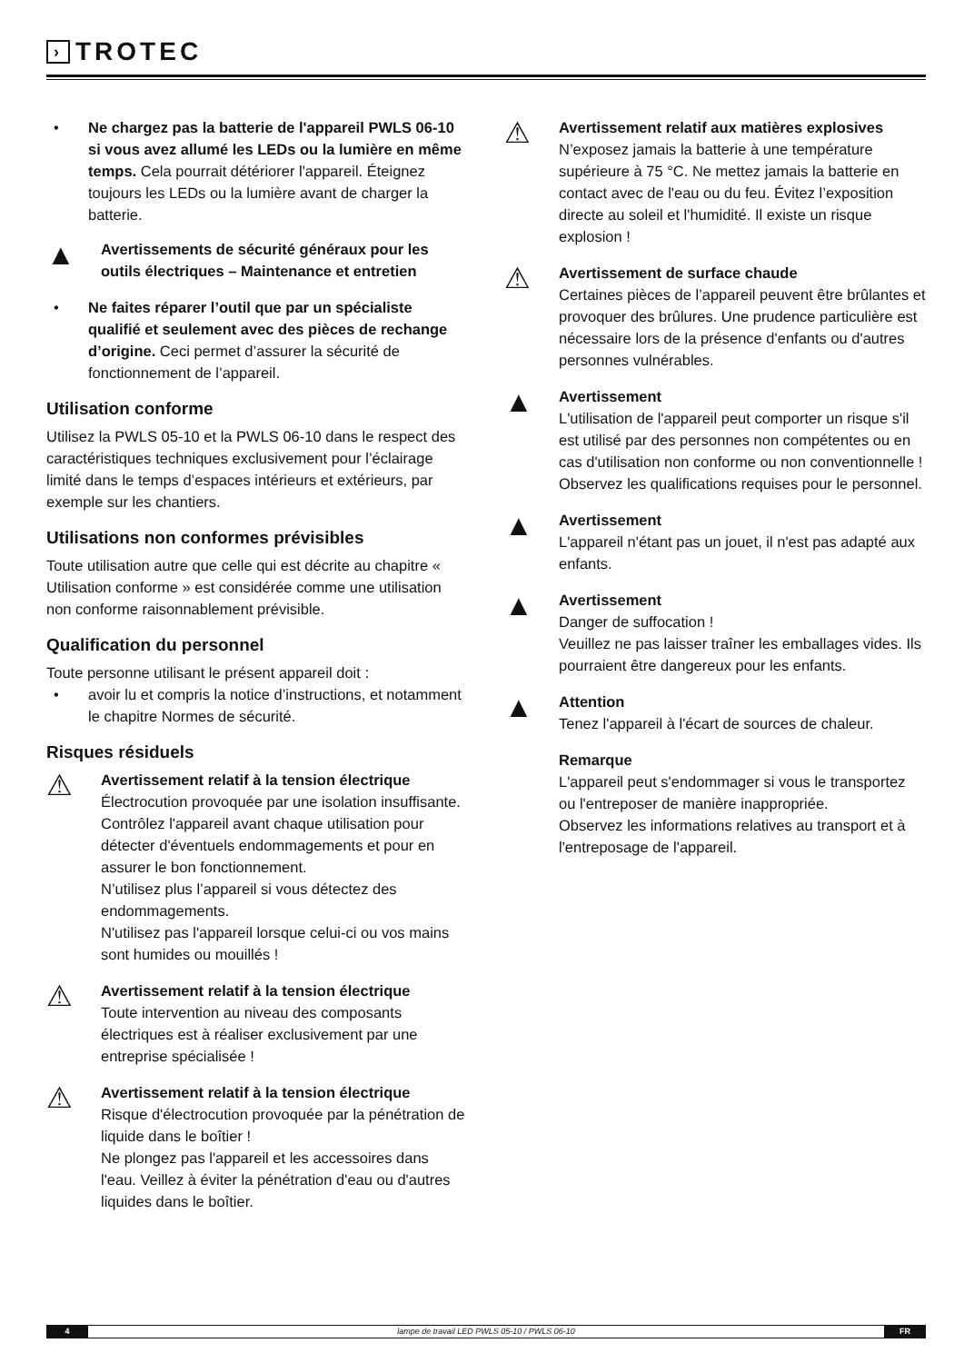› TROTEC
• Ne chargez pas la batterie de l'appareil PWLS 06-10 si vous avez allumé les LEDs ou la lumière en même temps. Cela pourrait détériorer l'appareil. Éteignez toujours les LEDs ou la lumière avant de charger la batterie.
▲ Avertissements de sécurité généraux pour les outils électriques – Maintenance et entretien
• Ne faites réparer l’outil que par un spécialiste qualifié et seulement avec des pièces de rechange d’origine. Ceci permet d’assurer la sécurité de fonctionnement de l’appareil.
Utilisation conforme
Utilisez la PWLS 05-10 et la PWLS 06-10 dans le respect des caractéristiques techniques exclusivement pour l’éclairage limité dans le temps d’espaces intérieurs et extérieurs, par exemple sur les chantiers.
Utilisations non conformes prévisibles
Toute utilisation autre que celle qui est décrite au chapitre « Utilisation conforme » est considérée comme une utilisation non conforme raisonnablement prévisible.
Qualification du personnel
Toute personne utilisant le présent appareil doit :
• avoir lu et compris la notice d’instructions, et notamment le chapitre Normes de sécurité.
Risques résiduels
⚠
Avertissement relatif à la tension électrique
Électrocution provoquée par une isolation insuffisante.
Contrôlez l'appareil avant chaque utilisation pour détecter d'éventuels endommagements et pour en assurer le bon fonctionnement.
N’utilisez plus l’appareil si vous détectez des endommagements.
N'utilisez pas l'appareil lorsque celui-ci ou vos mains sont humides ou mouillés !
⚠
Avertissement relatif à la tension électrique
Toute intervention au niveau des composants électriques est à réaliser exclusivement par une entreprise spécialisée !
⚠
Avertissement relatif à la tension électrique
Risque d'électrocution provoquée par la pénétration de liquide dans le boîtier !
Ne plongez pas l'appareil et les accessoires dans l'eau. Veillez à éviter la pénétration d'eau ou d'autres liquides dans le boîtier.
⚠
Avertissement relatif aux matières explosives
N’exposez jamais la batterie à une température supérieure à 75 °C. Ne mettez jamais la batterie en contact avec de l'eau ou du feu. Évitez l’exposition directe au soleil et l'humidité. Il existe un risque explosion !
⚠
Avertissement de surface chaude
Certaines pièces de l’appareil peuvent être brûlantes et provoquer des brûlures. Une prudence particulière est nécessaire lors de la présence d'enfants ou d'autres personnes vulnérables.
▲
Avertissement
L'utilisation de l'appareil peut comporter un risque s'il est utilisé par des personnes non compétentes ou en cas d'utilisation non conforme ou non conventionnelle ! Observez les qualifications requises pour le personnel.
▲
Avertissement
L'appareil n'étant pas un jouet, il n'est pas adapté aux enfants.
▲
Avertissement
Danger de suffocation !
Veuillez ne pas laisser traîner les emballages vides. Ils pourraient être dangereux pour les enfants.
▲
Attention
Tenez l'appareil à l'écart de sources de chaleur.
Remarque
L'appareil peut s'endommager si vous le transportez ou l'entreposer de manière inappropriée.
Observez les informations relatives au transport et à l'entreposage de l'appareil.
4 lampe de travail LED PWLS 05-10 / PWLS 06-10
FR